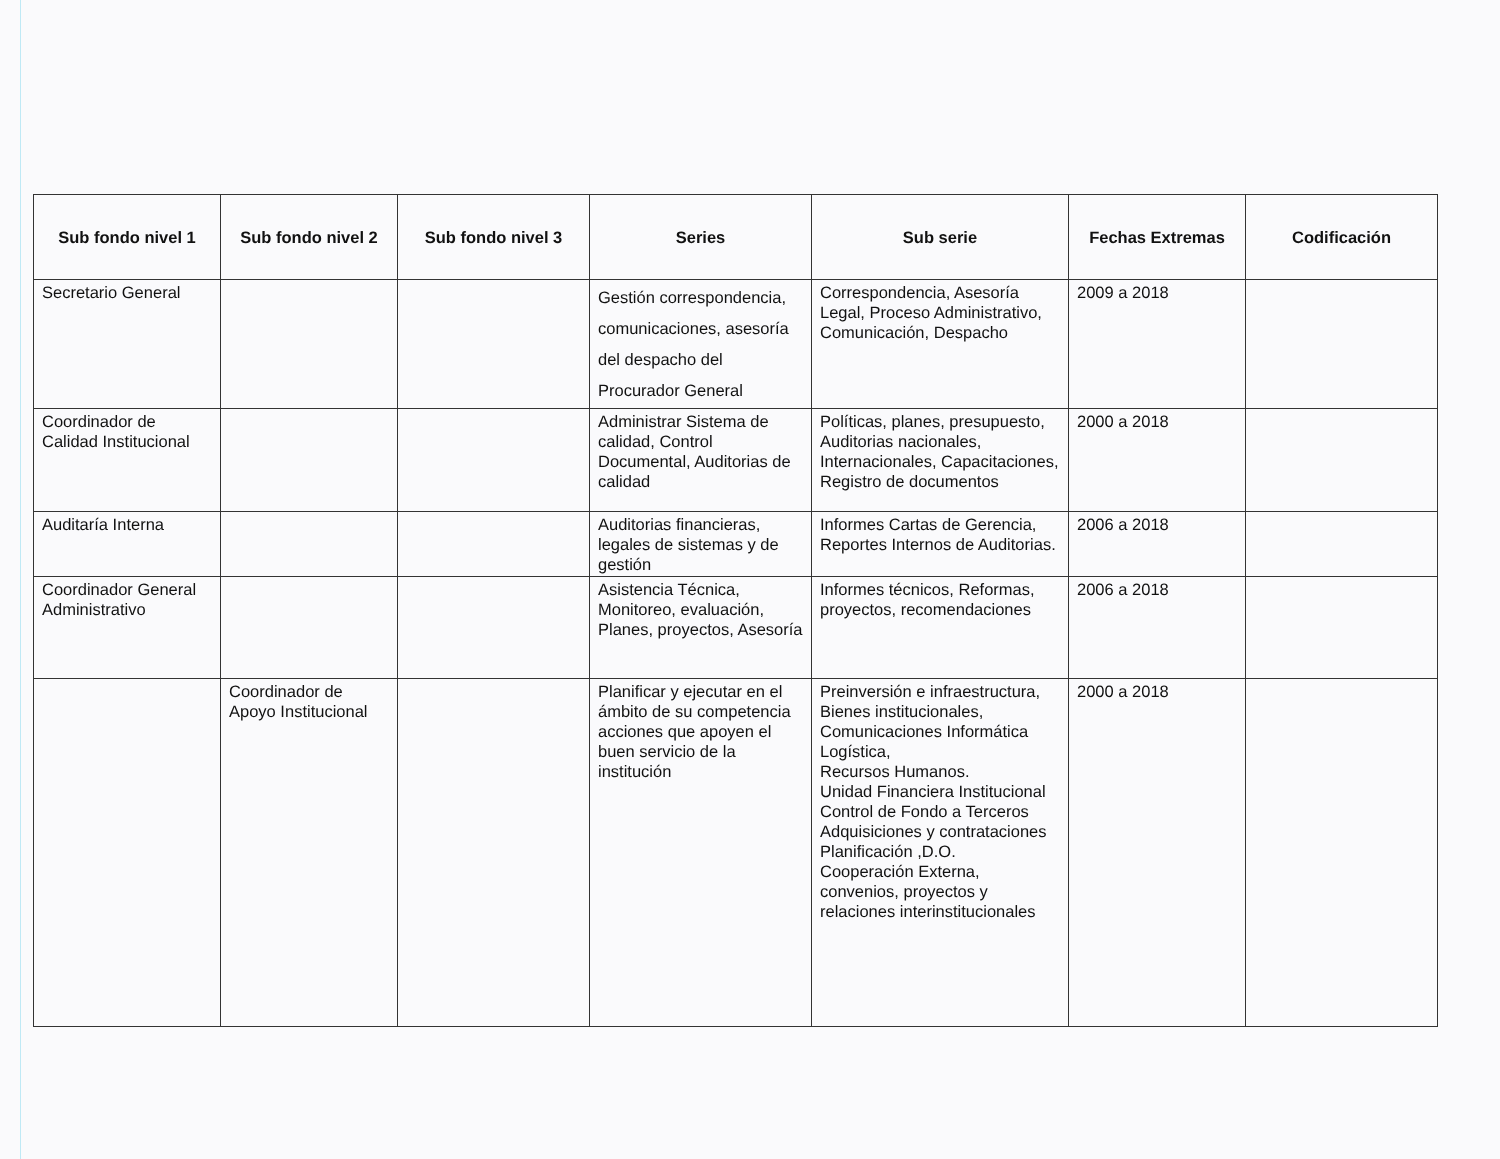| Sub fondo nivel 1 | Sub fondo nivel 2 | Sub fondo nivel 3 | Series | Sub serie | Fechas Extremas | Codificación |
| --- | --- | --- | --- | --- | --- | --- |
| Secretario General | | | Gestión correspondencia, comunicaciones, asesoría del despacho del Procurador General | Correspondencia, Asesoría Legal, Proceso Administrativo, Comunicación, Despacho | 2009 a 2018 | |
| Coordinador de Calidad Institucional | | | Administrar Sistema de calidad, Control Documental, Auditorias de calidad | Políticas, planes, presupuesto, Auditorias nacionales, Internacionales, Capacitaciones, Registro de documentos | 2000 a 2018 | |
| Auditaría Interna | | | Auditorias financieras, legales de sistemas y de gestión | Informes Cartas de Gerencia, Reportes Internos de Auditorias. | 2006 a 2018 | |
| Coordinador General Administrativo | | | Asistencia Técnica, Monitoreo, evaluación, Planes, proyectos, Asesoría | Informes técnicos, Reformas, proyectos, recomendaciones | 2006 a 2018 | |
| | Coordinador de Apoyo Institucional | | Planificar y ejecutar en el ámbito de su competencia acciones que apoyen el buen servicio de la institución | Preinversión e infraestructura, Bienes institucionales, Comunicaciones Informática Logística, Recursos Humanos. Unidad Financiera Institucional Control de Fondo a Terceros Adquisiciones y contrataciones Planificación ,D.O. Cooperación Externa, convenios, proyectos y relaciones interinstitucionales | 2000 a 2018 | |